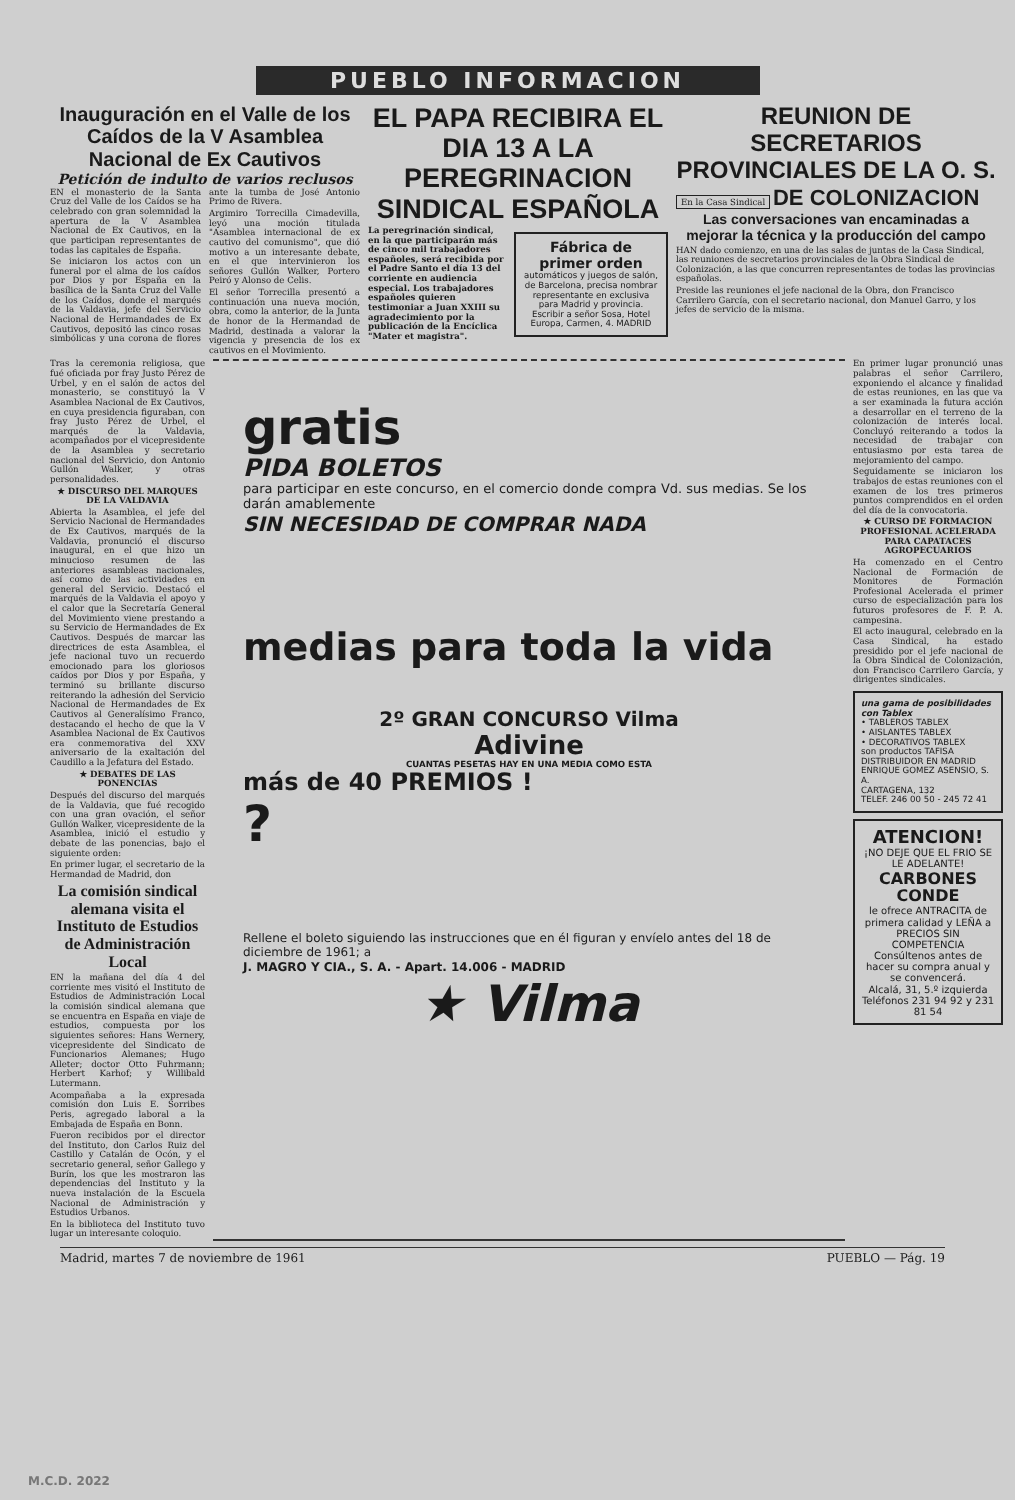PUEBLO INFORMACION
Inauguración en el Valle de los Caídos de la V Asamblea Nacional de Ex Cautivos
Petición de indulto de varios reclusos
EN el monasterio de la Santa Cruz del Valle de los Caídos se ha celebrado con gran solemnidad la apertura de la V Asamblea Nacional de Ex Cautivos, en la que participan representantes de todas las capitales de España.
Se iniciaron los actos con un funeral por el alma de los caídos por Dios y por España en la basílica de la Santa Cruz del Valle de los Caídos, donde el marqués de la Valdavia, jefe del Servicio Nacional de Hermandades de Ex Cautivos, depositó las cinco rosas simbólicas y una corona de flores ante la tumba de José Antonio Primo de Rivera.
Argimiro Torrecilla Cimadevilla, leyó una moción titulada "Asamblea internacional de ex cautivo del comunismo", que dió motivo a un interesante debate, en el que intervinieron los señores Gullón Walker, Portero Peiró y Alonso de Celis.
El señor Torrecilla presentó a continuación una nueva moción, obra, como la anterior, de la Junta de honor de la Hermandad de Madrid, destinada a valorar la vigencia y presencia de los ex cautivos en el Movimiento.
EL PAPA RECIBIRA EL DIA 13 A LA PEREGRINACION SINDICAL ESPAÑOLA
La peregrinación sindical, en la que participarán más de cinco mil trabajadores españoles, será recibida por el Padre Santo el día 13 del corriente en audiencia especial. Los trabajadores españoles quieren testimoniar a Juan XXIII su agradecimiento por la publicación de la Encíclica "Mater et magistra".
Fábrica de primer orden
automáticos y juegos de salón, de Barcelona, precisa nombrar representante en exclusiva para Madrid y provincia. Escribir a señor Sosa, Hotel Europa, Carmen, 4. MADRID
REUNION DE SECRETARIOS PROVINCIALES DE LA O. S.
En la Casa Sindical DE COLONIZACION
Las conversaciones van encaminadas a mejorar la técnica y la producción del campo
HAN dado comienzo, en una de las salas de juntas de la Casa Sindical, las reuniones de secretarios provinciales de la Obra Sindical de Colonización, a las que concurren representantes de todas las provincias españolas.
Preside las reuniones el jefe nacional de la Obra, don Francisco Carrilero García, con el secretario nacional, don Manuel Garro, y los jefes de servicio de la misma.
Tras la ceremonia religiosa, que fué oficiada por fray Justo Pérez de Urbel, y en el salón de actos del monasterio, se constituyó la V Asamblea Nacional de Ex Cautivos, en cuya presidencia figuraban, con fray Justo Pérez de Urbel, el marqués de la Valdavia, acompañados por el vicepresidente de la Asamblea y secretario nacional del Servicio, don Antonio Gullón Walker, y otras personalidades.
★ DISCURSO DEL MARQUES DE LA VALDAVIA
Abierta la Asamblea, el jefe del Servicio Nacional de Hermandades de Ex Cautivos, marqués de la Valdavia, pronunció el discurso inaugural, en el que hizo un minucioso resumen de las anteriores asambleas nacionales, así como de las actividades en general del Servicio. Destacó el marqués de la Valdavia el apoyo y el calor que la Secretaría General del Movimiento viene prestando a su Servicio de Hermandades de Ex Cautivos. Después de marcar las directrices de esta Asamblea, el jefe nacional tuvo un recuerdo emocionado para los gloriosos caídos por Dios y por España, y terminó su brillante discurso reiterando la adhesión del Servicio Nacional de Hermandades de Ex Cautivos al Generalísimo Franco, destacando el hecho de que la V Asamblea Nacional de Ex Cautivos era conmemorativa del XXV aniversario de la exaltación del Caudillo a la Jefatura del Estado.
★ DEBATES DE LAS PONENCIAS
Después del discurso del marqués de la Valdavia, que fué recogido con una gran ovación, el señor Gullón Walker, vicepresidente de la Asamblea, inició el estudio y debate de las ponencias, bajo el siguiente orden:
En primer lugar, el secretario de la Hermandad de Madrid, don
La comisión sindical alemana visita el Instituto de Estudios de Administración Local
EN la mañana del día 4 del corriente mes visitó el Instituto de Estudios de Administración Local la comisión sindical alemana que se encuentra en España en viaje de estudios, compuesta por los siguientes señores: Hans Wernery, vicepresidente del Sindicato de Funcionarios Alemanes; Hugo Alleter; doctor Otto Fuhrmann; Herbert Karhof; y Willibald Lutermann.
Acompañaba a la expresada comisión don Luis E. Sorribes Peris, agregado laboral a la Embajada de España en Bonn.
Fueron recibidos por el director del Instituto, don Carlos Ruiz del Castillo y Catalán de Ocón, y el secretario general, señor Gallego y Burín, los que les mostraron las dependencias del Instituto y la nueva instalación de la Escuela Nacional de Administración y Estudios Urbanos.
En la biblioteca del Instituto tuvo lugar un interesante coloquio.
gratis
PIDA BOLETOS
para participar en este concurso, en el comercio donde compra Vd. sus medias. Se los darán amablemente
SIN NECESIDAD DE COMPRAR NADA
medias para toda la vida
2º GRAN CONCURSO Vilma
Adivine
CUANTAS PESETAS HAY EN UNA MEDIA COMO ESTA
más de 40 PREMIOS !
?
Rellene el boleto siguiendo las instrucciones que en él figuran y envíelo antes del 18 de diciembre de 1961; a
J. MAGRO Y CIA., S. A. - Apart. 14.006 - MADRID
★ Vilma
En primer lugar pronunció unas palabras el señor Carrilero, exponiendo el alcance y finalidad de estas reuniones, en las que va a ser examinada la futura acción a desarrollar en el terreno de la colonización de interés local. Concluyó reiterando a todos la necesidad de trabajar con entusiasmo por esta tarea de mejoramiento del campo.
Seguidamente se iniciaron los trabajos de estas reuniones con el examen de los tres primeros puntos comprendidos en el orden del día de la convocatoria.
★ CURSO DE FORMACION PROFESIONAL ACELERADA PARA CAPATACES AGROPECUARIOS
Ha comenzado en el Centro Nacional de Formación de Monitores de Formación Profesional Acelerada el primer curso de especialización para los futuros profesores de F. P. A. campesina.
El acto inaugural, celebrado en la Casa Sindical, ha estado presidido por el jefe nacional de la Obra Sindical de Colonización, don Francisco Carrilero García, y dirigentes sindicales.
una gama de posibilidades con Tablex
• TABLEROS TABLEX
• AISLANTES TABLEX
• DECORATIVOS TABLEX
son productos TAFISA
DISTRIBUIDOR EN MADRID
ENRIQUE GOMEZ ASENSIO, S. A.
CARTAGENA, 132
TELEF. 246 00 50 - 245 72 41
ATENCION!
¡NO DEJE QUE EL FRIO SE LE ADELANTE!
CARBONES CONDE
le ofrece ANTRACITA de primera calidad y LEÑA a PRECIOS SIN COMPETENCIA
Consúltenos antes de hacer su compra anual y se convencerá.
Alcalá, 31, 5.º izquierda
Teléfonos 231 94 92 y 231 81 54
Madrid, martes 7 de noviembre de 1961 PUEBLO — Pág. 19
M.C.D. 2022